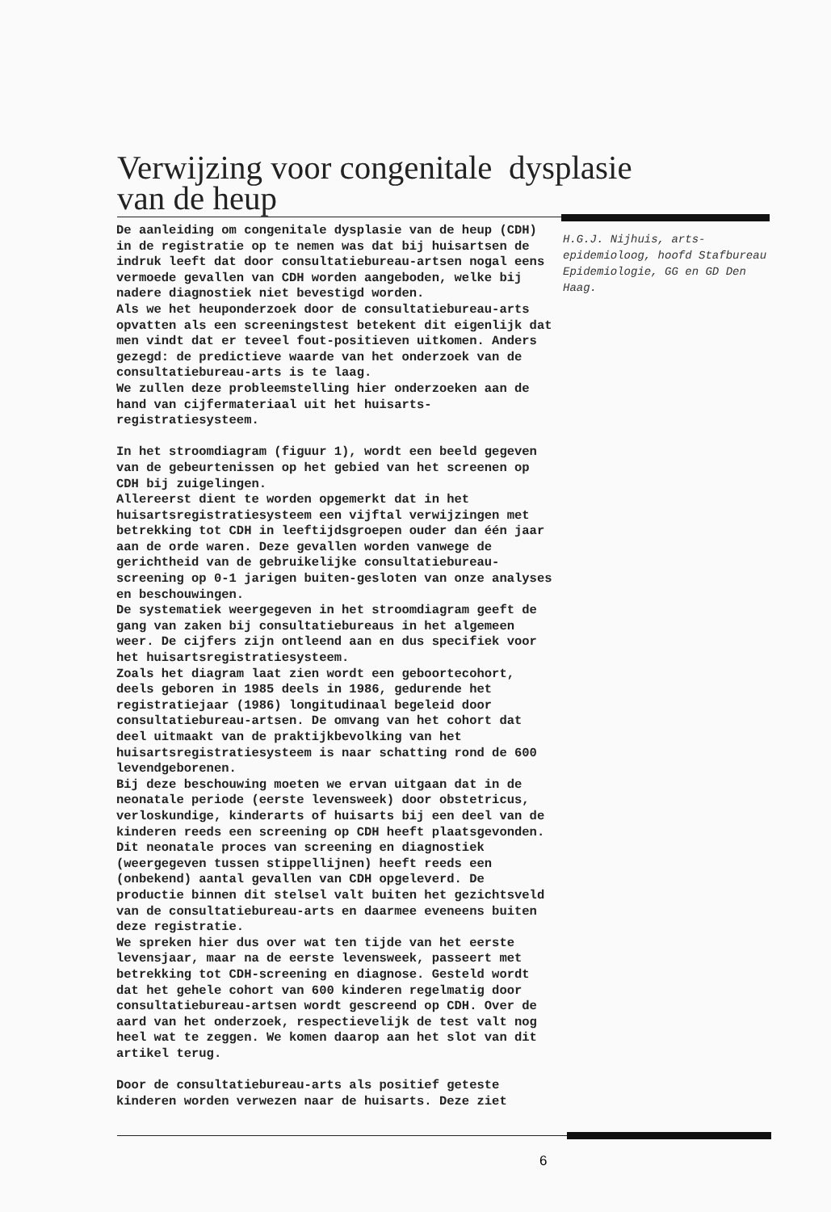Verwijzing voor congenitale dysplasie
van de heup
De aanleiding om congenitale dysplasie van de heup (CDH) in de registratie op te nemen was dat bij huisartsen de indruk leeft dat door consultatiebureau-artsen nogal eens vermoede gevallen van CDH worden aangeboden, welke bij nadere diagnostiek niet bevestigd worden.
Als we het heuponderzoek door de consultatiebureau-arts opvatten als een screeningstest betekent dit eigenlijk dat men vindt dat er teveel fout-positieven uitkomen. Anders gezegd: de predictieve waarde van het onderzoek van de consultatiebureau-arts is te laag.
We zullen deze probleemstelling hier onderzoeken aan de hand van cijfermateriaal uit het huisarts-registratiesysteem.
In het stroomdiagram (figuur 1), wordt een beeld gegeven van de gebeurtenissen op het gebied van het screenen op CDH bij zuigelingen.
Allereerst dient te worden opgemerkt dat in het huisartsregistratiesysteem een vijftal verwijzingen met betrekking tot CDH in leeftijdsgroepen ouder dan één jaar aan de orde waren. Deze gevallen worden vanwege de gerichtheid van de gebruikelijke consultatiebureau-screening op 0-1 jarigen buiten-gesloten van onze analyses en beschouwingen.
De systematiek weergegeven in het stroomdiagram geeft de gang van zaken bij consultatiebureaus in het algemeen weer. De cijfers zijn ontleend aan en dus specifiek voor het huisartsregistratiesysteem.
Zoals het diagram laat zien wordt een geboortecohort, deels geboren in 1985 deels in 1986, gedurende het registratiejaar (1986) longitudinaal begeleid door consultatiebureau-artsen. De omvang van het cohort dat deel uitmaakt van de praktijkbevolking van het huisartsregistratiesysteem is naar schatting rond de 600 levendgeborenen.
Bij deze beschouwing moeten we ervan uitgaan dat in de neonatale periode (eerste levensweek) door obstetricus, verloskundige, kinderarts of huisarts bij een deel van de kinderen reeds een screening op CDH heeft plaatsgevonden. Dit neonatale proces van screening en diagnostiek (weergegeven tussen stippellijnen) heeft reeds een (onbekend) aantal gevallen van CDH opgeleverd. De productie binnen dit stelsel valt buiten het gezichtsveld van de consultatiebureau-arts en daarmee eveneens buiten deze registratie.
We spreken hier dus over wat ten tijde van het eerste levensjaar, maar na de eerste levensweek, passeert met betrekking tot CDH-screening en diagnose. Gesteld wordt dat het gehele cohort van 600 kinderen regelmatig door consultatiebureau-artsen wordt gescreend op CDH. Over de aard van het onderzoek, respectievelijk de test valt nog heel wat te zeggen. We komen daarop aan het slot van dit artikel terug.
Door de consultatiebureau-arts als positief geteste kinderen worden verwezen naar de huisarts. Deze ziet
H.G.J. Nijhuis, arts-epidemioloog, hoofd Stafbureau Epidemiologie, GG en GD Den Haag.
6